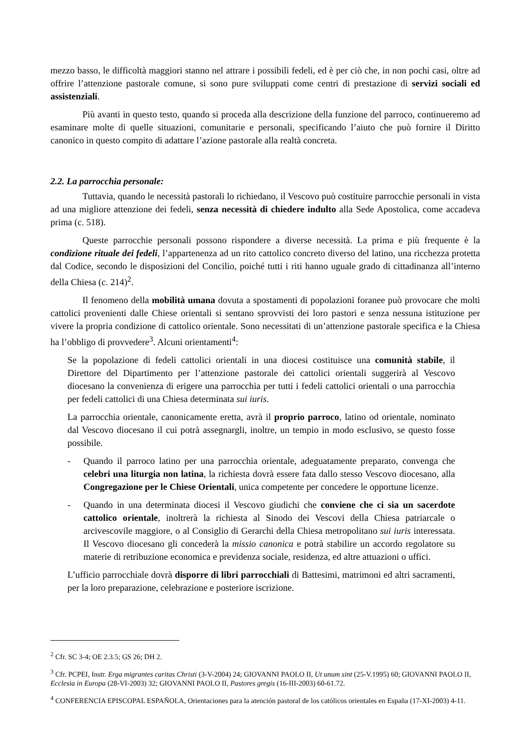mezzo basso, le difficoltà maggiori stanno nel attrare i possibili fedeli, ed è per ciò che, in non pochi casi, oltre ad offrire l’attenzione pastorale comune, si sono pure sviluppati come centri di prestazione di servizi sociali ed assistenziali.
Più avanti in questo testo, quando si proceda alla descrizione della funzione del parroco, continueremo ad esaminare molte di quelle situazioni, comunitarie e personali, specificando l’aiuto che può fornire il Diritto canonico in questo compito di adattare l’azione pastorale alla realtà concreta.
2.2. La parrocchia personale:
Tuttavia, quando le necessità pastorali lo richiedano, il Vescovo può costituire parrocchie personali in vista ad una migliore attenzione dei fedeli, senza necessità di chiedere indulto alla Sede Apostolica, come accadeva prima (c. 518).
Queste parrocchie personali possono rispondere a diverse necessità. La prima e più frequente è la condizione rituale dei fedeli, l’appartenenza ad un rito cattolico concreto diverso del latino, una ricchezza protetta dal Codice, secondo le disposizioni del Concilio, poiché tutti i riti hanno uguale grado di cittadinanza all’interno della Chiesa (c. 214)<sup>2</sup>.
Il fenomeno della mobilità umana dovuta a spostamenti di popolazioni foranee può provocare che molti cattolici provenienti dalle Chiese orientali si sentano sprovvisti dei loro pastori e senza nessuna istituzione per vivere la propria condizione di cattolico orientale. Sono necessitati di un’attenzione pastorale specifica e la Chiesa ha l’obbligo di provvedere<sup>3</sup>. Alcuni orientamenti<sup>4</sup>:
Se la popolazione di fedeli cattolici orientali in una diocesi costituisce una comunità stabile, il Direttore del Dipartimento per l’attenzione pastorale dei cattolici orientali suggerirà al Vescovo diocesano la convenienza di erigere una parrocchia per tutti i fedeli cattolici orientali o una parrocchia per fedeli cattolici di una Chiesa determinata sui iuris.
La parrocchia orientale, canonicamente eretta, avrà il proprio parroco, latino od orientale, nominato dal Vescovo diocesano il cui potrà assegnargli, inoltre, un tempio in modo esclusivo, se questo fosse possibile.
- Quando il parroco latino per una parrocchia orientale, adeguatamente preparato, convenga che celebri una liturgia non latina, la richiesta dovrà essere fata dallo stesso Vescovo diocesano, alla Congregazione per le Chiese Orientali, unica competente per concedere le opportune licenze.
- Quando in una determinata diocesi il Vescovo giudichi che conviene che ci sia un sacerdote cattolico orientale, inoltrerà la richiesta al Sinodo dei Vescovi della Chiesa patriarcale o arcivescovile maggiore, o al Consiglio di Gerarchi della Chiesa metropolitano sui iuris interessata. Il Vescovo diocesano gli concederà la missio canonica e potrà stabilire un accordo regolatore su materie di retribuzione economica e previdenza sociale, residenza, ed altre attuazioni o uffici.
L’ufficio parrocchiale dovrà disporre di libri parrocchiali di Battesimi, matrimoni ed altri sacramenti, per la loro preparazione, celebrazione e posteriore iscrizione.
<sup>2</sup> Cfr. SC 3-4; OE 2.3.5; GS 26; DH 2.
<sup>3</sup> Cfr. PCPEI, Instr. Erga migrantes caritas Christi (3-V-2004) 24; GIOVANNI PAOLO II, Ut unum sint (25-V.1995) 60; GIOVANNI PAOLO II, Ecclesia in Europa (28-VI-2003) 32; GIOVANNI PAOLO II, Pastores gregis (16-III-2003) 60-61.72.
<sup>4</sup> CONFERENCIA EPISCOPAL ESPAÑOLA, Orientaciones para la atención pastoral de los católicos orientales en España (17-XI-2003) 4-11.